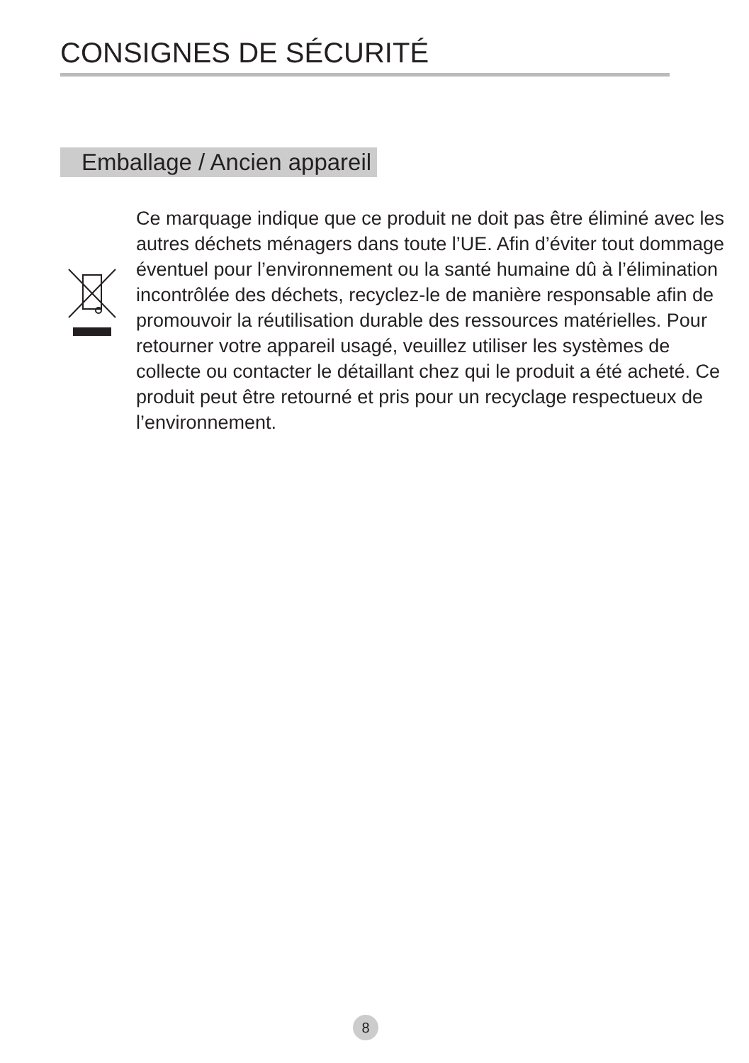CONSIGNES DE SÉCURITÉ
Emballage / Ancien appareil
Ce marquage indique que ce produit ne doit pas être éliminé avec les autres déchets ménagers dans toute l’UE. Afin d’éviter tout dommage éventuel pour l’environnement ou la santé humaine dû à l’élimination incontrôlée des déchets, recyclez-le de manière responsable afin de promouvoir la réutilisation durable des ressources matérielles. Pour retourner votre appareil usagé, veuillez utiliser les systèmes de collecte ou contacter le détaillant chez qui le produit a été acheté. Ce produit peut être retourné et pris pour un recyclage respectueux de l’environnement.
8